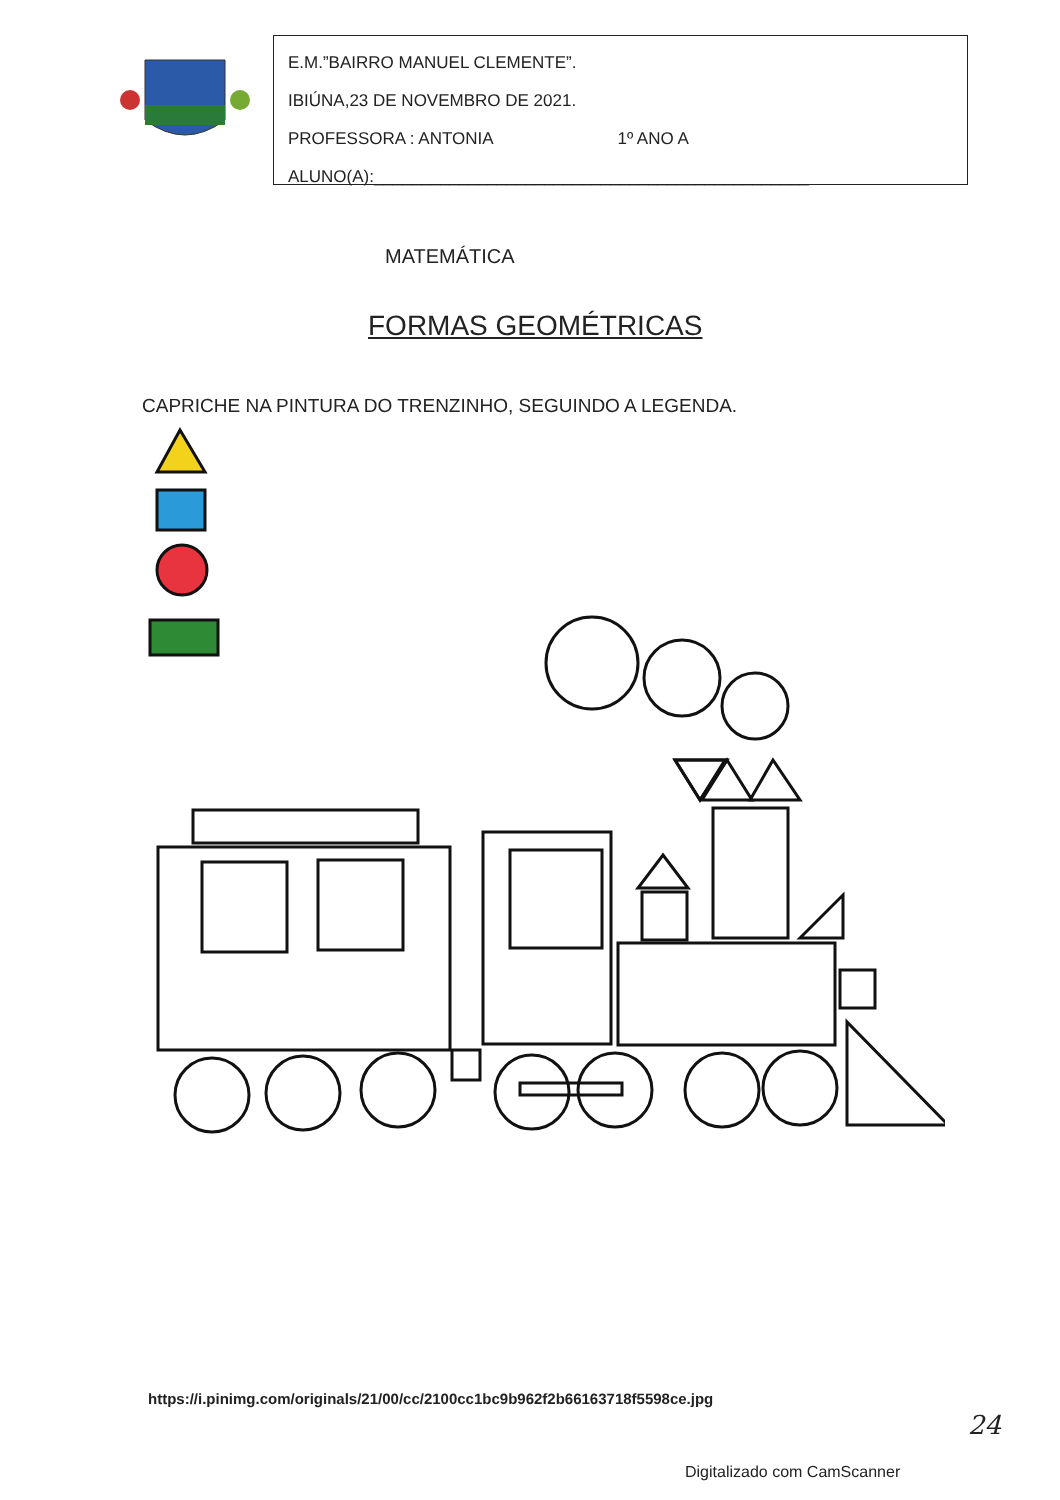E.M.”BAIRRO MANUEL CLEMENTE”.
IBIÚNA,23 DE NOVEMBRO DE 2021.
PROFESSORA : ANTONIA 1º ANO A
ALUNO(A):______________________________________________
MATEMÁTICA
FORMAS GEOMÉTRICAS
CAPRICHE NA PINTURA DO TRENZINHO, SEGUINDO A LEGENDA.
https://i.pinimg.com/originals/21/00/cc/2100cc1bc9b962f2b66163718f5598ce.jpg
24
Digitalizado com CamScanner